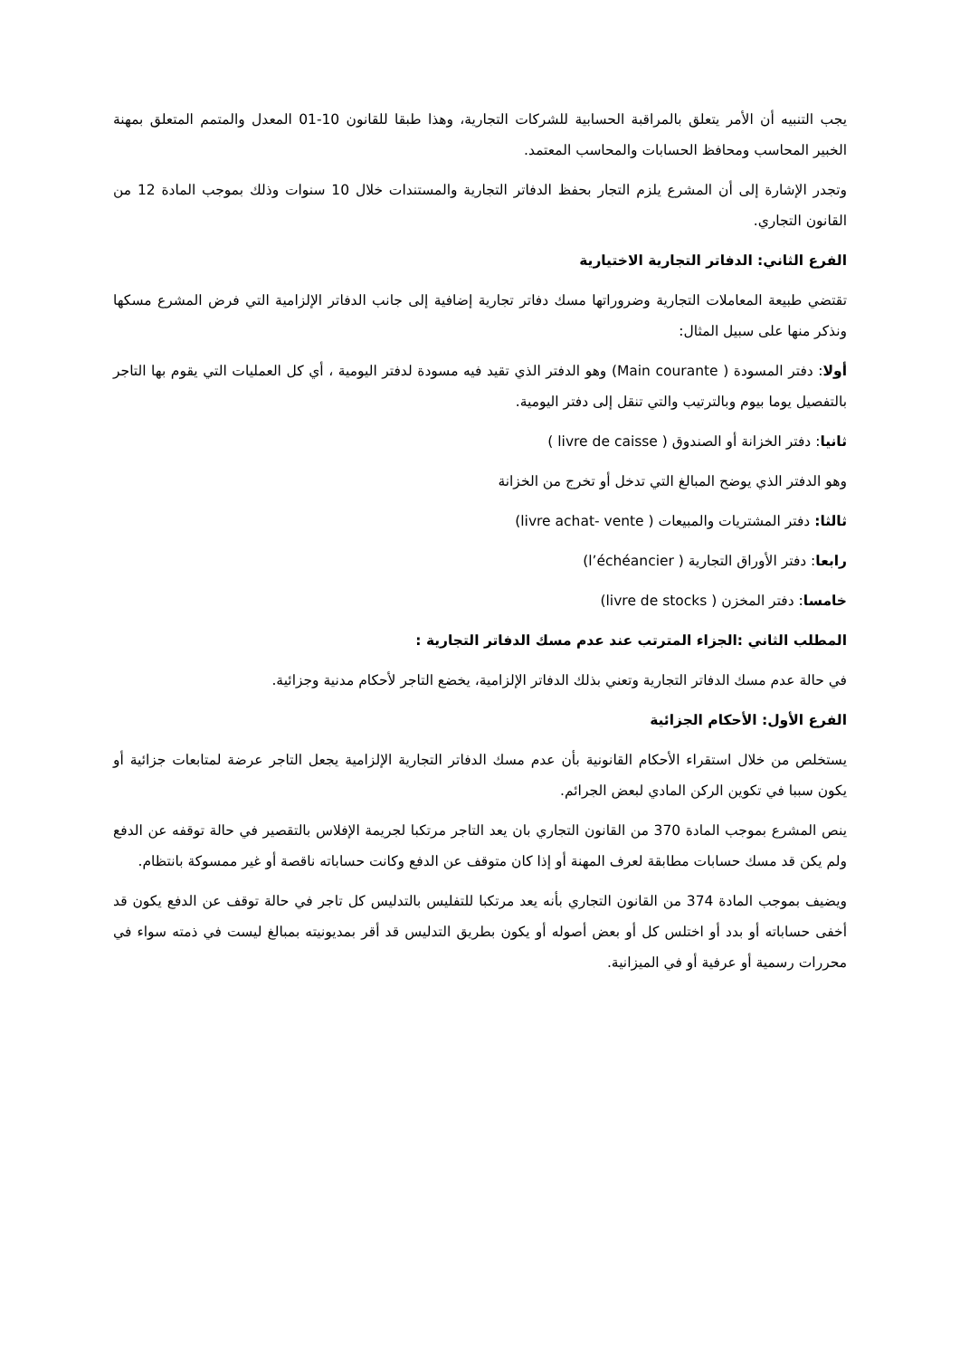يجب التنبيه أن الأمر يتعلق بالمراقبة الحسابية للشركات التجارية، وهذا طبقا للقانون 10-01 المعدل والمتمم المتعلق بمهنة الخبير المحاسب ومحافظ الحسابات والمحاسب المعتمد.
وتجدر الإشارة إلى أن المشرع يلزم التجار بحفظ الدفاتر التجارية والمستندات خلال 10 سنوات وذلك بموجب المادة 12 من القانون التجاري.
الفرع الثاني: الدفاتر التجارية الاختيارية
تقتضي طبيعة المعاملات التجارية وضروراتها مسك دفاتر تجارية إضافية إلى جانب الدفاتر الإلزامية التي فرض المشرع مسكها ونذكر منها على سبيل المثال:
أولا: دفتر المسودة ( Main courante) وهو الدفتر الذي تقيد فيه مسودة لدفتر اليومية ، أي كل العمليات التي يقوم بها التاجر بالتفصيل يوما بيوم وبالترتيب والتي تنقل إلى دفتر اليومية.
ثانيا: دفتر الخزانة أو الصندوق ( livre de caisse )
وهو الدفتر الذي يوضح المبالغ التي تدخل أو تخرج من الخزانة
ثالثا: دفتر المشتريات والمبيعات ( livre achat- vente)
رابعا: دفتر الأوراق التجارية ( l’échéancier)
خامسا: دفتر المخزن ( livre de stocks)
المطلب الثاني :الجزاء المترتب عند عدم مسك الدفاتر التجارية :
في حالة عدم مسك الدفاتر التجارية وتعني بذلك الدفاتر الإلزامية، يخضع التاجر لأحكام مدنية وجزائية.
الفرع الأول: الأحكام الجزائية
يستخلص من خلال استقراء الأحكام القانونية بأن عدم مسك الدفاتر التجارية الإلزامية يجعل التاجر عرضة لمتابعات جزائية أو يكون سببا في تكوين الركن المادي لبعض الجرائم.
ينص المشرع بموجب المادة 370 من القانون التجاري بان يعد التاجر مرتكبا لجريمة الإفلاس بالتقصير في حالة توقفه عن الدفع ولم يكن قد مسك حسابات مطابقة لعرف المهنة أو إذا كان متوقف عن الدفع وكانت حساباته ناقصة أو غير ممسوكة بانتظام.
ويضيف بموجب المادة 374 من القانون التجاري بأنه يعد مرتكبا للتفليس بالتدليس كل تاجر في حالة توقف عن الدفع يكون قد أخفى حساباته أو بدد أو اختلس كل أو بعض أصوله أو يكون بطريق التدليس قد أقر بمديونيته بمبالغ ليست في ذمته سواء في محررات رسمية أو عرفية أو في الميزانية.